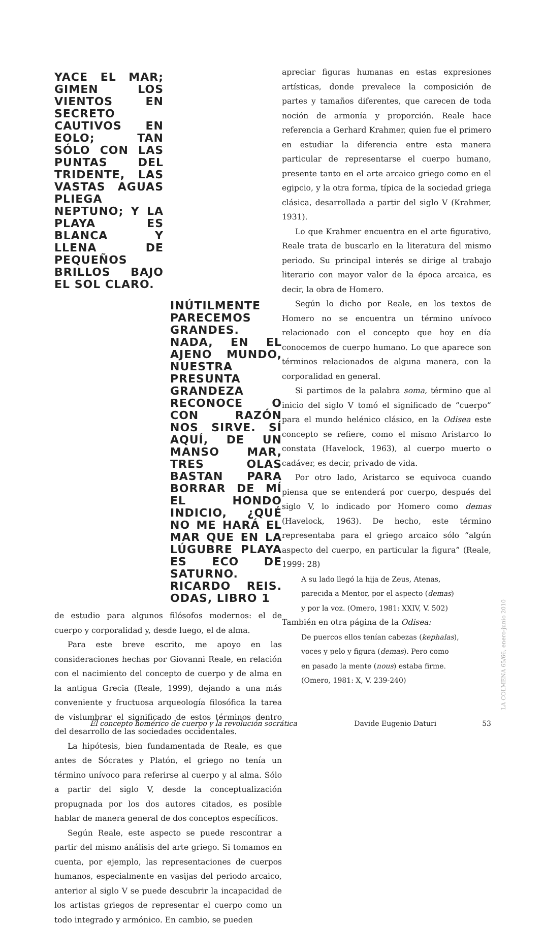YACE EL MAR; GIMEN LOS VIENTOS EN SECRETO CAUTIVOS EN EOLO; TAN SÓLO CON LAS PUNTAS DEL TRIDENTE, LAS VASTAS AGUAS PLIEGA NEPTUNO; Y LA PLAYA ES BLANCA Y LLENA DE PEQUEÑOS BRILLOS BAJO EL SOL CLARO.
INÚTILMENTE PARECEMOS GRANDES. NADA, EN EL AJENO MUNDO, NUESTRA PRESUNTA GRANDEZA RECONOCE O CON RAZÓN NOS SIRVE. SÍ AQUÍ, DE UN MANSO MAR, TRES OLAS BASTAN PARA BORRAR DE MÍ EL HONDO INDICIO, ¿QUÉ NO ME HARÁ EL MAR QUE EN LA LÚGUBRE PLAYA ES ECO DE SATURNO. RICARDO REIS. ODAS, LIBRO 1
de estudio para algunos filósofos modernos: el de cuerpo y corporalidad y, desde luego, el de alma.
Para este breve escrito, me apoyo en las consideraciones hechas por Giovanni Reale, en relación con el nacimiento del concepto de cuerpo y de alma en la antigua Grecia (Reale, 1999), dejando a una más conveniente y fructuosa arqueología filosófica la tarea de vislumbrar el significado de estos términos dentro del desarrollo de las sociedades occidentales.
La hipótesis, bien fundamentada de Reale, es que antes de Sócrates y Platón, el griego no tenía un término unívoco para referirse al cuerpo y al alma. Sólo a partir del siglo V, desde la conceptualización propugnada por los dos autores citados, es posible hablar de manera general de dos conceptos específicos.
Según Reale, este aspecto se puede rescontrar a partir del mismo análisis del arte griego. Si tomamos en cuenta, por ejemplo, las representaciones de cuerpos humanos, especialmente en vasijas del periodo arcaico, anterior al siglo V se puede descubrir la incapacidad de los artistas griegos de representar el cuerpo como un todo integrado y armónico. En cambio, se pueden
apreciar figuras humanas en estas expresiones artísticas, donde prevalece la composición de partes y tamaños diferentes, que carecen de toda noción de armonía y proporción. Reale hace referencia a Gerhard Krahmer, quien fue el primero en estudiar la diferencia entre esta manera particular de representarse el cuerpo humano, presente tanto en el arte arcaico griego como en el egipcio, y la otra forma, típica de la sociedad griega clásica, desarrollada a partir del siglo V (Krahmer, 1931).
Lo que Krahmer encuentra en el arte figurativo, Reale trata de buscarlo en la literatura del mismo periodo. Su principal interés se dirige al trabajo literario con mayor valor de la época arcaica, es decir, la obra de Homero.
Según lo dicho por Reale, en los textos de Homero no se encuentra un término unívoco relacionado con el concepto que hoy en día conocemos de cuerpo humano. Lo que aparece son términos relacionados de alguna manera, con la corporalidad en general.
Si partimos de la palabra soma, término que al inicio del siglo V tomó el significado de “cuerpo” para el mundo helénico clásico, en la Odisea este concepto se refiere, como el mismo Aristarco lo constata (Havelock, 1963), al cuerpo muerto o cadáver, es decir, privado de vida.
Por otro lado, Aristarco se equivoca cuando piensa que se entenderá por cuerpo, después del siglo V, lo indicado por Homero como demas (Havelock, 1963). De hecho, este término representaba para el griego arcaico sólo “algún aspecto del cuerpo, en particular la figura” (Reale, 1999: 28)
A su lado llegó la hija de Zeus, Atenas,
parecida a Mentor, por el aspecto (demas)
y por la voz. (Omero, 1981: XXIV, V. 502)
También en otra página de la Odisea:
De puercos ellos tenían cabezas (kephalas),
voces y pelo y figura (demas). Pero como
en pasado la mente (nous) estaba firme.
(Omero, 1981: X, V. 239-240)
LA COLMENA 65/66, enero-junio 2010
El concepto homérico de cuerpo y la revolución socrática Davide Eugenio Daturi 53